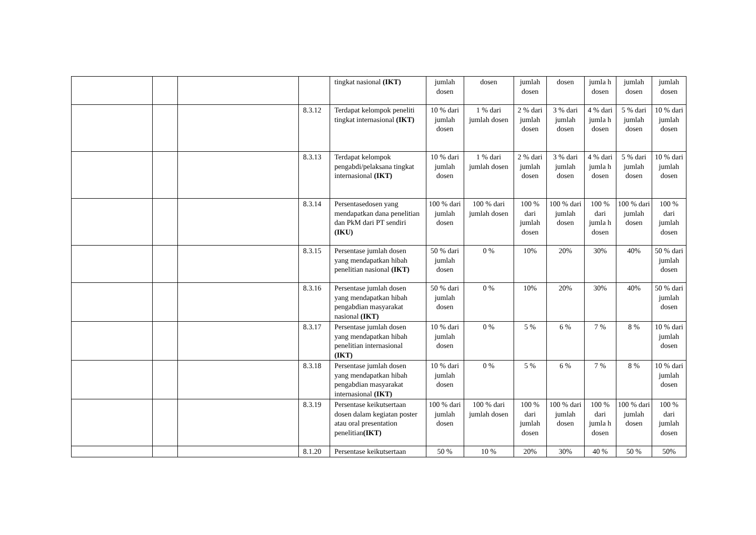| | | | | tingkat nasional (IKT) | jumlah dosen | dosen | jumlah dosen | dosen | jumla h dosen | jumlah dosen | jumlah dosen |
| | | | 8.3.12 | Terdapat kelompok peneliti tingkat internasional (IKT) | 10 % dari jumlah dosen | 1 % dari jumlah dosen | 2 % dari jumlah dosen | 3 % dari jumlah dosen | 4 % dari jumla h dosen | 5 % dari jumlah dosen | 10 % dari jumlah dosen |
| | | | 8.3.13 | Terdapat kelompok pengabdi/pelaksana tingkat internasional (IKT) | 10 % dari jumlah dosen | 1 % dari jumlah dosen | 2 % dari jumlah dosen | 3 % dari jumlah dosen | 4 % dari jumla h dosen | 5 % dari jumlah dosen | 10 % dari jumlah dosen |
| | | | 8.3.14 | Persentasedosen yang mendapatkan dana penelitian dan PkM dari PT sendiri (IKU) | 100 % dari jumlah dosen | 100 % dari jumlah dosen | 100 % dari jumlah dosen | 100 % dari jumlah dosen | 100 % dari jumla h dosen | 100 % dari jumlah dosen | 100 % dari jumlah dosen |
| | | | 8.3.15 | Persentase jumlah dosen yang mendapatkan hibah penelitian nasional (IKT) | 50 % dari jumlah dosen | 0 % | 10% | 20% | 30% | 40% | 50 % dari jumlah dosen |
| | | | 8.3.16 | Persentase jumlah dosen yang mendapatkan hibah pengabdian masyarakat nasional (IKT) | 50 % dari jumlah dosen | 0 % | 10% | 20% | 30% | 40% | 50 % dari jumlah dosen |
| | | | 8.3.17 | Persentase jumlah dosen yang mendapatkan hibah penelitian internasional (IKT) | 10 % dari jumlah dosen | 0 % | 5 % | 6 % | 7 % | 8 % | 10 % dari jumlah dosen |
| | | | 8.3.18 | Persentase jumlah dosen yang mendapatkan hibah pengabdian masyarakat internasional (IKT) | 10 % dari jumlah dosen | 0 % | 5 % | 6 % | 7 % | 8 % | 10 % dari jumlah dosen |
| | | | 8.3.19 | Persentase keikutsertaan dosen dalam kegiatan poster atau oral presentation penelitian (IKT) | 100 % dari jumlah dosen | 100 % dari jumlah dosen | 100 % dari jumlah dosen | 100 % dari jumlah dosen | 100 % dari jumla h dosen | 100 % dari jumlah dosen | 100 % dari jumlah dosen |
| | | | 8.1.20 | Persentase keikutsertaan | 50 % | 10 % | 20% | 30% | 40 % | 50 % | 50% |